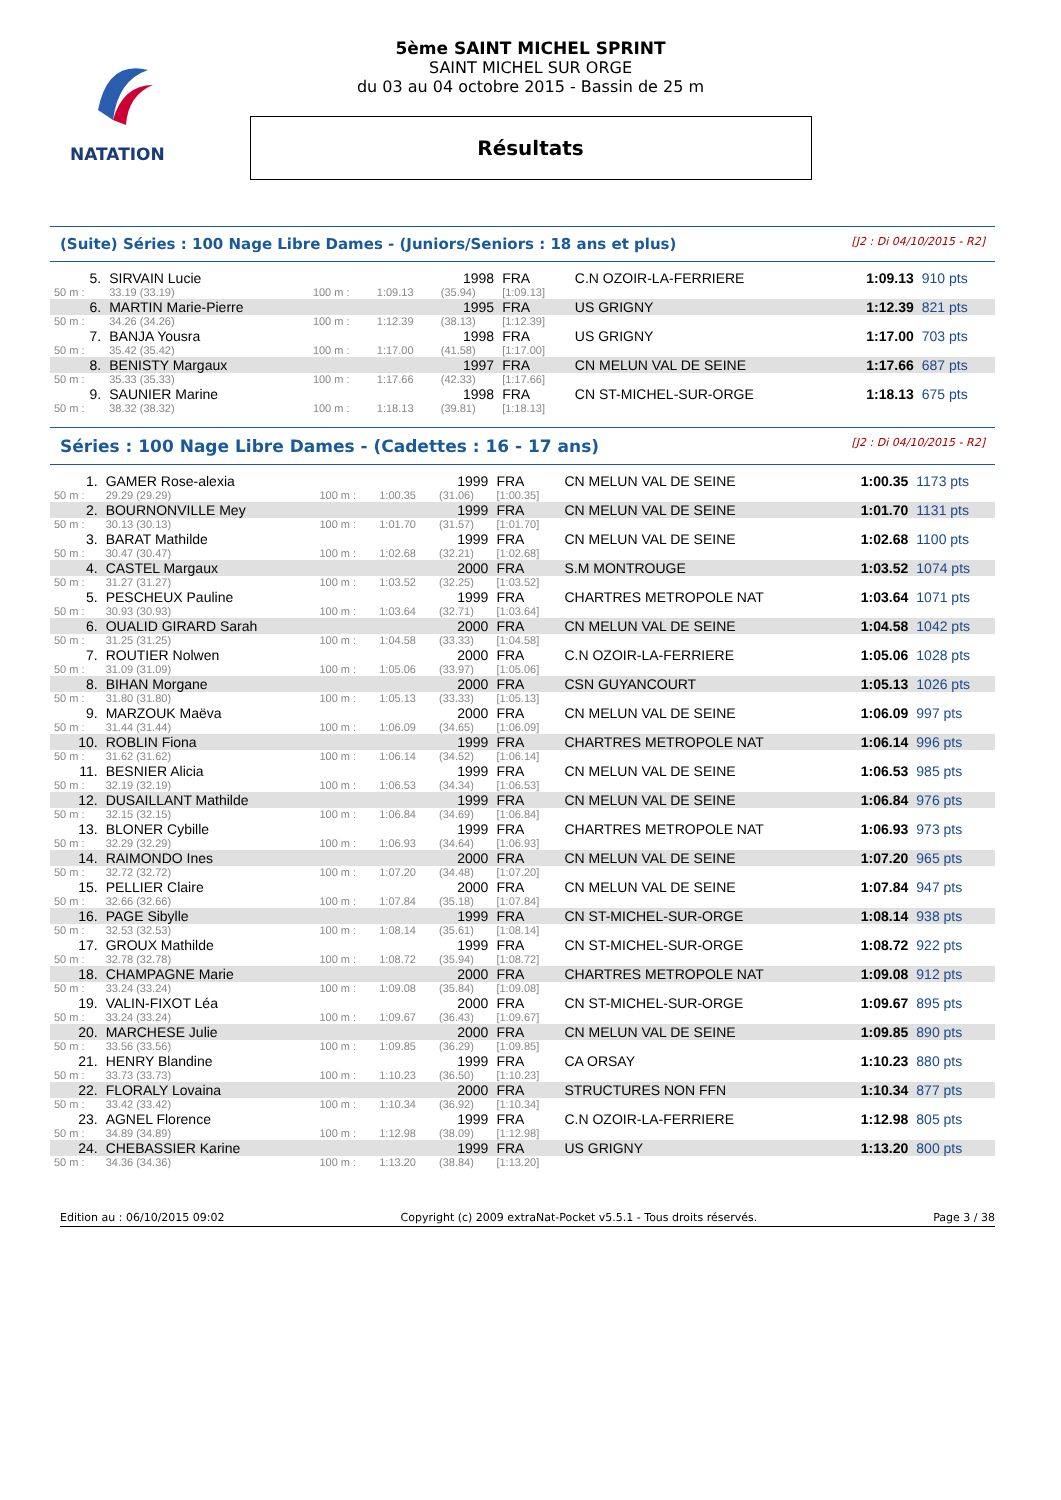NATATION
5ème SAINT MICHEL SPRINT
SAINT MICHEL SUR ORGE
du 03 au 04 octobre 2015 - Bassin de 25 m
Résultats
(Suite) Séries : 100 Nage Libre Dames - (Juniors/Seniors : 18 ans et plus) [J2 : Di 04/10/2015 - R2]
| 5. | SIRVAIN Lucie | | | 1998 | FRA | C.N OZOIR-LA-FERRIERE | 1:09.13 | 910 pts |
| 50 m : | 33.19 (33.19) | 100 m : | 1:09.13 | (35.94) | [1:09.13] | | | |
| 6. | MARTIN Marie-Pierre | | | 1995 | FRA | US GRIGNY | 1:12.39 | 821 pts |
| 50 m : | 34.26 (34.26) | 100 m : | 1:12.39 | (38.13) | [1:12.39] | | | |
| 7. | BANJA Yousra | | | 1998 | FRA | US GRIGNY | 1:17.00 | 703 pts |
| 50 m : | 35.42 (35.42) | 100 m : | 1:17.00 | (41.58) | [1:17.00] | | | |
| 8. | BENISTY Margaux | | | 1997 | FRA | CN MELUN VAL DE SEINE | 1:17.66 | 687 pts |
| 50 m : | 35.33 (35.33) | 100 m : | 1:17.66 | (42.33) | [1:17.66] | | | |
| 9. | SAUNIER Marine | | | 1998 | FRA | CN ST-MICHEL-SUR-ORGE | 1:18.13 | 675 pts |
| 50 m : | 38.32 (38.32) | 100 m : | 1:18.13 | (39.81) | [1:18.13] | | | |
Séries : 100 Nage Libre Dames - (Cadettes : 16 - 17 ans) [J2 : Di 04/10/2015 - R2]
| 1. | GAMER Rose-alexia | | | 1999 | FRA | CN MELUN VAL DE SEINE | 1:00.35 | 1173 pts |
| 50 m : | 29.29 (29.29) | 100 m : | 1:00.35 | (31.06) | [1:00.35] | | | |
| 2. | BOURNONVILLE Mey | | | 1999 | FRA | CN MELUN VAL DE SEINE | 1:01.70 | 1131 pts |
| 50 m : | 30.13 (30.13) | 100 m : | 1:01.70 | (31.57) | [1:01.70] | | | |
| 3. | BARAT Mathilde | | | 1999 | FRA | CN MELUN VAL DE SEINE | 1:02.68 | 1100 pts |
| 50 m : | 30.47 (30.47) | 100 m : | 1:02.68 | (32.21) | [1:02.68] | | | |
| 4. | CASTEL Margaux | | | 2000 | FRA | S.M MONTROUGE | 1:03.52 | 1074 pts |
| 50 m : | 31.27 (31.27) | 100 m : | 1:03.52 | (32.25) | [1:03.52] | | | |
| 5. | PESCHEUX Pauline | | | 1999 | FRA | CHARTRES METROPOLE NAT | 1:03.64 | 1071 pts |
| 50 m : | 30.93 (30.93) | 100 m : | 1:03.64 | (32.71) | [1:03.64] | | | |
| 6. | OUALID GIRARD Sarah | | | 2000 | FRA | CN MELUN VAL DE SEINE | 1:04.58 | 1042 pts |
| 50 m : | 31.25 (31.25) | 100 m : | 1:04.58 | (33.33) | [1:04.58] | | | |
| 7. | ROUTIER Nolwen | | | 2000 | FRA | C.N OZOIR-LA-FERRIERE | 1:05.06 | 1028 pts |
| 50 m : | 31.09 (31.09) | 100 m : | 1:05.06 | (33.97) | [1:05.06] | | | |
| 8. | BIHAN Morgane | | | 2000 | FRA | CSN GUYANCOURT | 1:05.13 | 1026 pts |
| 50 m : | 31.80 (31.80) | 100 m : | 1:05.13 | (33.33) | [1:05.13] | | | |
| 9. | MARZOUK Maëva | | | 2000 | FRA | CN MELUN VAL DE SEINE | 1:06.09 | 997 pts |
| 50 m : | 31.44 (31.44) | 100 m : | 1:06.09 | (34.65) | [1:06.09] | | | |
| 10. | ROBLIN Fiona | | | 1999 | FRA | CHARTRES METROPOLE NAT | 1:06.14 | 996 pts |
| 50 m : | 31.62 (31.62) | 100 m : | 1:06.14 | (34.52) | [1:06.14] | | | |
| 11. | BESNIER Alicia | | | 1999 | FRA | CN MELUN VAL DE SEINE | 1:06.53 | 985 pts |
| 50 m : | 32.19 (32.19) | 100 m : | 1:06.53 | (34.34) | [1:06.53] | | | |
| 12. | DUSAILLANT Mathilde | | | 1999 | FRA | CN MELUN VAL DE SEINE | 1:06.84 | 976 pts |
| 50 m : | 32.15 (32.15) | 100 m : | 1:06.84 | (34.69) | [1:06.84] | | | |
| 13. | BLONER Cybille | | | 1999 | FRA | CHARTRES METROPOLE NAT | 1:06.93 | 973 pts |
| 50 m : | 32.29 (32.29) | 100 m : | 1:06.93 | (34.64) | [1:06.93] | | | |
| 14. | RAIMONDO Ines | | | 2000 | FRA | CN MELUN VAL DE SEINE | 1:07.20 | 965 pts |
| 50 m : | 32.72 (32.72) | 100 m : | 1:07.20 | (34.48) | [1:07.20] | | | |
| 15. | PELLIER Claire | | | 2000 | FRA | CN MELUN VAL DE SEINE | 1:07.84 | 947 pts |
| 50 m : | 32.66 (32.66) | 100 m : | 1:07.84 | (35.18) | [1:07.84] | | | |
| 16. | PAGE Sibylle | | | 1999 | FRA | CN ST-MICHEL-SUR-ORGE | 1:08.14 | 938 pts |
| 50 m : | 32.53 (32.53) | 100 m : | 1:08.14 | (35.61) | [1:08.14] | | | |
| 17. | GROUX Mathilde | | | 1999 | FRA | CN ST-MICHEL-SUR-ORGE | 1:08.72 | 922 pts |
| 50 m : | 32.78 (32.78) | 100 m : | 1:08.72 | (35.94) | [1:08.72] | | | |
| 18. | CHAMPAGNE Marie | | | 2000 | FRA | CHARTRES METROPOLE NAT | 1:09.08 | 912 pts |
| 50 m : | 33.24 (33.24) | 100 m : | 1:09.08 | (35.84) | [1:09.08] | | | |
| 19. | VALIN-FIXOT Léa | | | 2000 | FRA | CN ST-MICHEL-SUR-ORGE | 1:09.67 | 895 pts |
| 50 m : | 33.24 (33.24) | 100 m : | 1:09.67 | (36.43) | [1:09.67] | | | |
| 20. | MARCHESE Julie | | | 2000 | FRA | CN MELUN VAL DE SEINE | 1:09.85 | 890 pts |
| 50 m : | 33.56 (33.56) | 100 m : | 1:09.85 | (36.29) | [1:09.85] | | | |
| 21. | HENRY Blandine | | | 1999 | FRA | CA ORSAY | 1:10.23 | 880 pts |
| 50 m : | 33.73 (33.73) | 100 m : | 1:10.23 | (36.50) | [1:10.23] | | | |
| 22. | FLORALY Lovaina | | | 2000 | FRA | STRUCTURES NON FFN | 1:10.34 | 877 pts |
| 50 m : | 33.42 (33.42) | 100 m : | 1:10.34 | (36.92) | [1:10.34] | | | |
| 23. | AGNEL Florence | | | 1999 | FRA | C.N OZOIR-LA-FERRIERE | 1:12.98 | 805 pts |
| 50 m : | 34.89 (34.89) | 100 m : | 1:12.98 | (38.09) | [1:12.98] | | | |
| 24. | CHEBASSIER Karine | | | 1999 | FRA | US GRIGNY | 1:13.20 | 800 pts |
| 50 m : | 34.36 (34.36) | 100 m : | 1:13.20 | (38.84) | [1:13.20] | | | |
Edition au : 06/10/2015 09:02 Copyright (c) 2009 extraNat-Pocket v5.5.1 - Tous droits réservés. Page 3 / 38